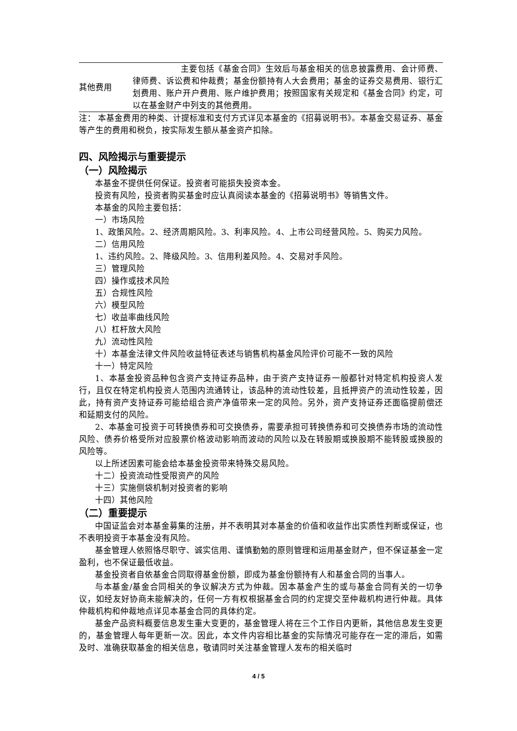| 其他费用 | 主要包括《基金合同》生效后与基金相关的信息披露费用、会计师费、律师费、诉讼费和仲裁费；基金份额持有人大会费用；基金的证券交易费用、银行汇划费用、账户开户费用、账户维护费用；按照国家有关规定和《基金合同》约定，可以在基金财产中列支的其他费用。 |
注： 本基金费用的种类、计提标准和支付方式详见本基金的《招募说明书》。本基金交易证券、基金等产生的费用和税负，按实际发生额从基金资产扣除。
四、风险揭示与重要提示
（一）风险揭示
本基金不提供任何保证。投资者可能损失投资本金。
投资有风险，投资者购买基金时应认真阅读本基金的《招募说明书》等销售文件。
本基金的风险主要包括：
一）市场风险
1、政策风险。2、经济周期风险。3、利率风险。4、上市公司经营风险。5、购买力风险。
二）信用风险
1、违约风险。2、降级风险。3、信用利差风险。4、交易对手风险。
三）管理风险
四）操作或技术风险
五）合规性风险
六）模型风险
七）收益率曲线风险
八）杠杆放大风险
九）流动性风险
十）本基金法律文件风险收益特征表述与销售机构基金风险评价可能不一致的风险
十一）特定风险
1、本基金投资品种包含资产支持证券品种，由于资产支持证券一般都针对特定机构投资人发行，且仅在特定机构投资人范围内流通转让，该品种的流动性较差，且抵押资产的流动性较差，因此，持有资产支持证券可能给组合资产净值带来一定的风险。另外，资产支持证券还面临提前偿还和延期支付的风险。
2、本基金可投资于可转换债券和可交换债券，需要承担可转换债券和可交换债券市场的流动性风险、债券价格受所对应股票价格波动影响而波动的风险以及在转股期或换股期不能转股或换股的风险等。
以上所述因素可能会给本基金投资带来特殊交易风险。
十二）投资流动性受限资产的风险
十三）实施侧袋机制对投资者的影响
十四）其他风险
（二）重要提示
中国证监会对本基金募集的注册，并不表明其对本基金的价值和收益作出实质性判断或保证，也不表明投资于本基金没有风险。
基金管理人依照恪尽职守、诚实信用、谨慎勤勉的原则管理和运用基金财产，但不保证基金一定盈利，也不保证最低收益。
基金投资者自依基金合同取得基金份额，即成为基金份额持有人和基金合同的当事人。
与本基金/基金合同相关的争议解决方式为仲裁。因本基金产生的或与基金合同有关的一切争议，如经友好协商未能解决的，任何一方有权根据基金合同的约定提交至仲裁机构进行仲裁。具体仲裁机构和仲裁地点详见本基金合同的具体约定。
基金产品资料概要信息发生重大变更的，基金管理人将在三个工作日内更新，其他信息发生变更的，基金管理人每年更新一次。因此，本文件内容相比基金的实际情况可能存在一定的滞后，如需及时、准确获取基金的相关信息，敬请同时关注基金管理人发布的相关临时
4 / 5